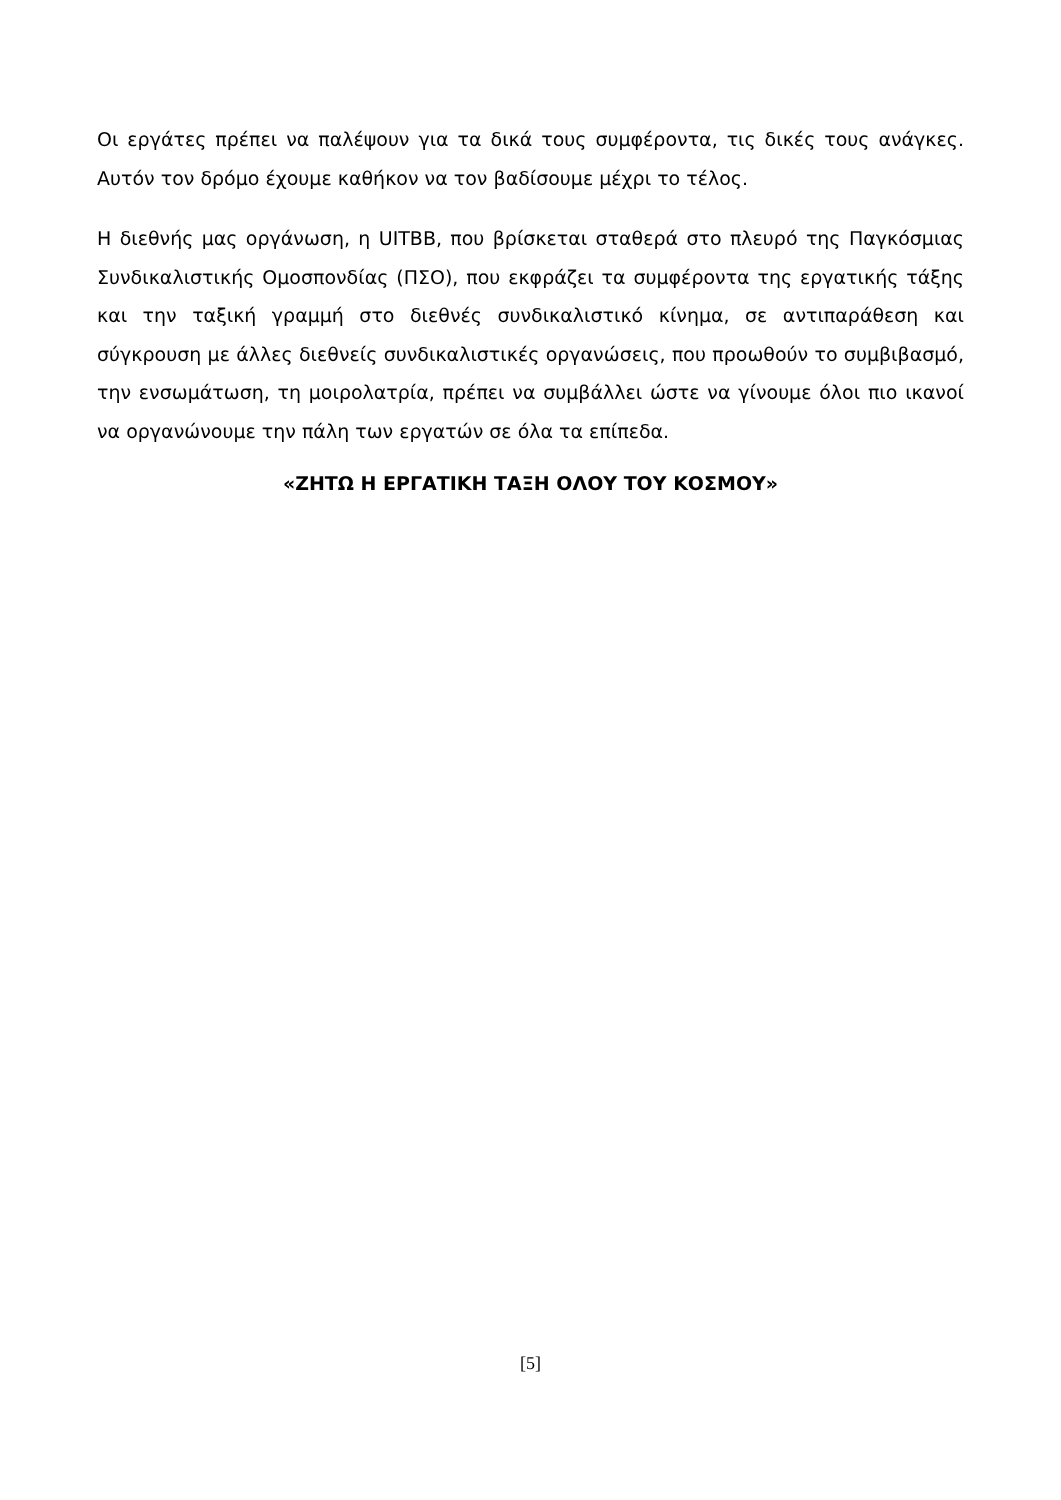Οι εργάτες πρέπει να παλέψουν για τα δικά τους συμφέροντα, τις δικές τους ανάγκες. Αυτόν τον δρόμο έχουμε καθήκον να τον βαδίσουμε μέχρι το τέλος.
Η διεθνής μας οργάνωση, η UITBB, που βρίσκεται σταθερά στο πλευρό της Παγκόσμιας Συνδικαλιστικής Ομοσπονδίας (ΠΣΟ), που εκφράζει τα συμφέροντα της εργατικής τάξης και την ταξική γραμμή στο διεθνές συνδικαλιστικό κίνημα, σε αντιπαράθεση και σύγκρουση με άλλες διεθνείς συνδικαλιστικές οργανώσεις, που προωθούν το συμβιβασμό, την ενσωμάτωση, τη μοιρολατρία, πρέπει να συμβάλλει ώστε να γίνουμε όλοι πιο ικανοί να οργανώνουμε την πάλη των εργατών σε όλα τα επίπεδα.
«ΖΗΤΩ Η ΕΡΓΑΤΙΚΗ ΤΑΞΗ ΟΛΟΥ ΤΟΥ ΚΟΣΜΟΥ»
[5]